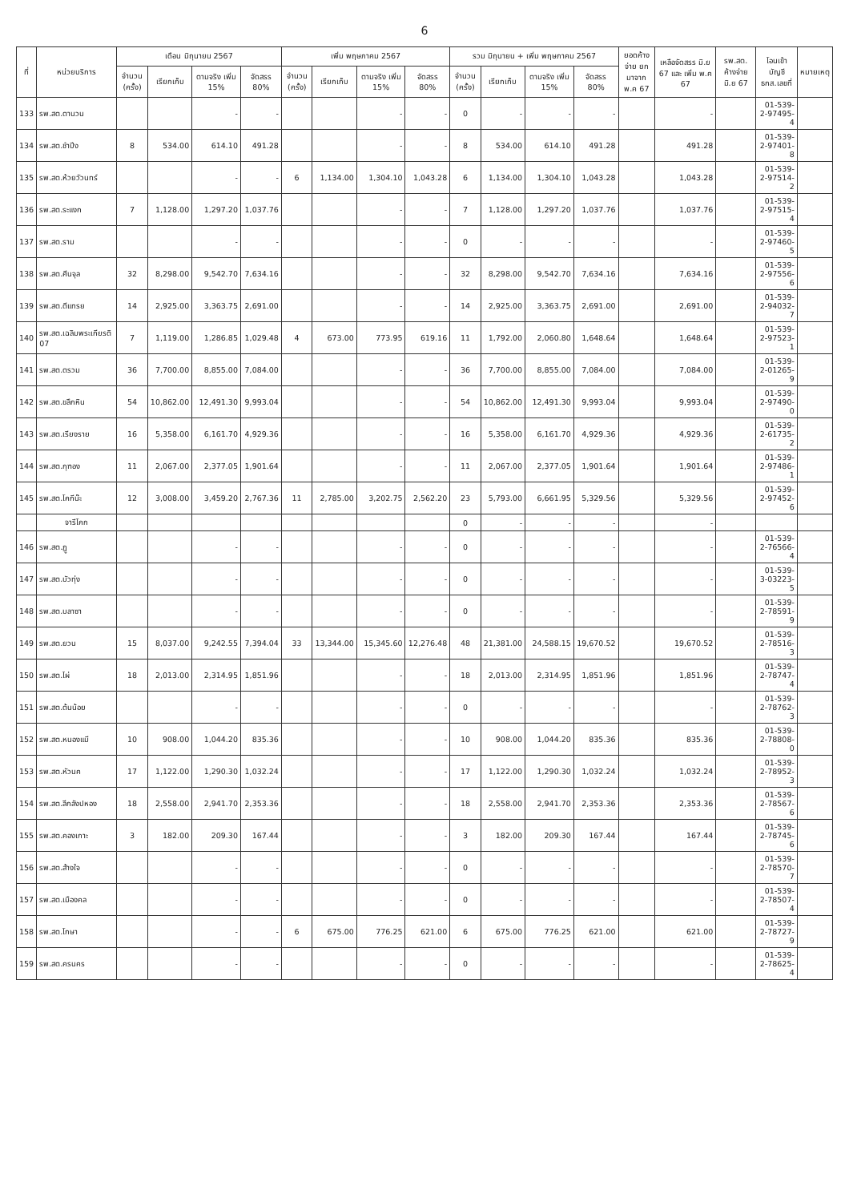6
| ที่ | หน่วยบริการ | เดือน มิถุนายน 2567 | | | | เพิ่ม พฤษภาคม 2567 | | | | รวม มิถุนายน + เพิ่ม พฤษภาคม 2567 | | | | ยอดค้างจ่าย ยกมาจาก พ.ค 67 | เหลือจัดสรร มิ.ย 67 และ เพิ่ม พ.ค 67 | รพ.สต. ค้างจ่าย มิ.ย 67 | โอนเข้าบัญชี ธกส.เลขที่ | หมายเหตุ |
| --- | --- | --- | --- | --- | --- | --- | --- | --- | --- | --- | --- | --- | --- | --- | --- | --- | --- | --- |
| | | จำนวน (ครั้ง) | เรียกเก็บ | ตามจริง เพิ่ม 15% | จัดสรร 80% | จำนวน (ครั้ง) | เรียกเก็บ | ตามจริง เพิ่ม 15% | จัดสรร 80% | จำนวน (ครั้ง) | เรียกเก็บ | ตามจริง เพิ่ม 15% | จัดสรร 80% | | | | | |
| 133 | รพ.สต.ตานวน | | | - | - | | | - | - | 0 | - | - | - | | - | | 01-539-2-97495-4 | |
| 134 | รพ.สต.ชำปีง | 8 | 534.00 | 614.10 | 491.28 | | | - | - | 8 | 534.00 | 614.10 | 491.28 | | 491.28 | | 01-539-2-97401-8 | |
| 135 | รพ.สต.ห้วยวัวนทร์ | | | - | - | 6 | 1,134.00 | 1,304.10 | 1,043.28 | 6 | 1,134.00 | 1,304.10 | 1,043.28 | | 1,043.28 | | 01-539-2-97514-2 | |
| 136 | รพ.สต.ระแงก | 7 | 1,128.00 | 1,297.20 | 1,037.76 | | | - | - | 7 | 1,128.00 | 1,297.20 | 1,037.76 | | 1,037.76 | | 01-539-2-97515-4 | |
| 137 | รพ.สต.ราม | | | - | - | | | - | - | 0 | - | - | - | | - | | 01-539-2-97460-5 | |
| 138 | รพ.สต.ศีนจุล | 32 | 8,298.00 | 9,542.70 | 7,634.16 | | | - | - | 32 | 8,298.00 | 9,542.70 | 7,634.16 | | 7,634.16 | | 01-539-2-97556-6 | |
| 139 | รพ.สต.ตีแทรย | 14 | 2,925.00 | 3,363.75 | 2,691.00 | | | - | - | 14 | 2,925.00 | 3,363.75 | 2,691.00 | | 2,691.00 | | 01-539-2-94032-7 | |
| 140 | รพ.สต.เฉลิมพระเกียรติ 07 | 7 | 1,119.00 | 1,286.85 | 1,029.48 | 4 | 673.00 | 773.95 | 619.16 | 11 | 1,792.00 | 2,060.80 | 1,648.64 | | 1,648.64 | | 01-539-2-97523-1 | |
| 141 | รพ.สต.ตรวม | 36 | 7,700.00 | 8,855.00 | 7,084.00 | | | - | - | 36 | 7,700.00 | 8,855.00 | 7,084.00 | | 7,084.00 | | 01-539-2-01265-9 | |
| 142 | รพ.สต.ขลึกหิน | 54 | 10,862.00 | 12,491.30 | 9,993.04 | | | - | - | 54 | 10,862.00 | 12,491.30 | 9,993.04 | | 9,993.04 | | 01-539-2-97490-0 | |
| 143 | รพ.สต.เรียงราย | 16 | 5,358.00 | 6,161.70 | 4,929.36 | | | - | - | 16 | 5,358.00 | 6,161.70 | 4,929.36 | | 4,929.36 | | 01-539-2-61735-2 | |
| 144 | รพ.สต.กุฑอง | 11 | 2,067.00 | 2,377.05 | 1,901.64 | | | - | - | 11 | 2,067.00 | 2,377.05 | 1,901.64 | | 1,901.64 | | 01-539-2-97486-1 | |
| 145 | รพ.สต.โคกีน๊ะ | 12 | 3,008.00 | 3,459.20 | 2,767.36 | 11 | 2,785.00 | 3,202.75 | 2,562.20 | 23 | 5,793.00 | 6,661.95 | 5,329.56 | | 5,329.56 | | 01-539-2-97452-6 | |
| | จารีโคก | | | | | | | | | 0 | - | - | - | | - | | | |
| 146 | รพ.สต.ฏู | | | - | - | | | - | - | 0 | - | - | - | | - | | 01-539-2-76566-4 | |
| 147 | รพ.สต.บัวทุ่ง | | | - | - | | | - | - | 0 | - | - | - | | - | | 01-539-3-03223-5 | |
| 148 | รพ.สต.บลาซา | | | - | - | | | - | - | 0 | - | - | - | | - | | 01-539-2-78591-9 | |
| 149 | รพ.สต.ยวน | 15 | 8,037.00 | 9,242.55 | 7,394.04 | 33 | 13,344.00 | 15,345.60 | 12,276.48 | 48 | 21,381.00 | 24,588.15 | 19,670.52 | | 19,670.52 | | 01-539-2-78516-3 | |
| 150 | รพ.สต.ไผ่ | 18 | 2,013.00 | 2,314.95 | 1,851.96 | | | - | - | 18 | 2,013.00 | 2,314.95 | 1,851.96 | | 1,851.96 | | 01-539-2-78747-4 | |
| 151 | รพ.สต.ต้นน้อย | | | - | - | | | - | - | 0 | - | - | - | | - | | 01-539-2-78762-3 | |
| 152 | รพ.สต.หนองแมี | 10 | 908.00 | 1,044.20 | 835.36 | | | - | - | 10 | 908.00 | 1,044.20 | 835.36 | | 835.36 | | 01-539-2-78808-0 | |
| 153 | รพ.สต.หัวนค | 17 | 1,122.00 | 1,290.30 | 1,032.24 | | | - | - | 17 | 1,122.00 | 1,290.30 | 1,032.24 | | 1,032.24 | | 01-539-2-78952-3 | |
| 154 | รพ.สต.ลีกลังปหอง | 18 | 2,558.00 | 2,941.70 | 2,353.36 | | | - | - | 18 | 2,558.00 | 2,941.70 | 2,353.36 | | 2,353.36 | | 01-539-2-78567-6 | |
| 155 | รพ.สต.คองเกาะ | 3 | 182.00 | 209.30 | 167.44 | | | - | - | 3 | 182.00 | 209.30 | 167.44 | | 167.44 | | 01-539-2-78745-6 | |
| 156 | รพ.สต.ส้างใจ | | | - | - | | | - | - | 0 | - | - | - | | - | | 01-539-2-78570-7 | |
| 157 | รพ.สต.เมืองคล | | | - | - | | | - | - | 0 | - | - | - | | - | | 01-539-2-78507-4 | |
| 158 | รพ.สต.โกษา | | | - | - | 6 | 675.00 | 776.25 | 621.00 | 6 | 675.00 | 776.25 | 621.00 | | 621.00 | | 01-539-2-78727-9 | |
| 159 | รพ.สต.ครนคร | | | - | - | | | - | - | 0 | - | - | - | | - | | 01-539-2-78625-4 | |